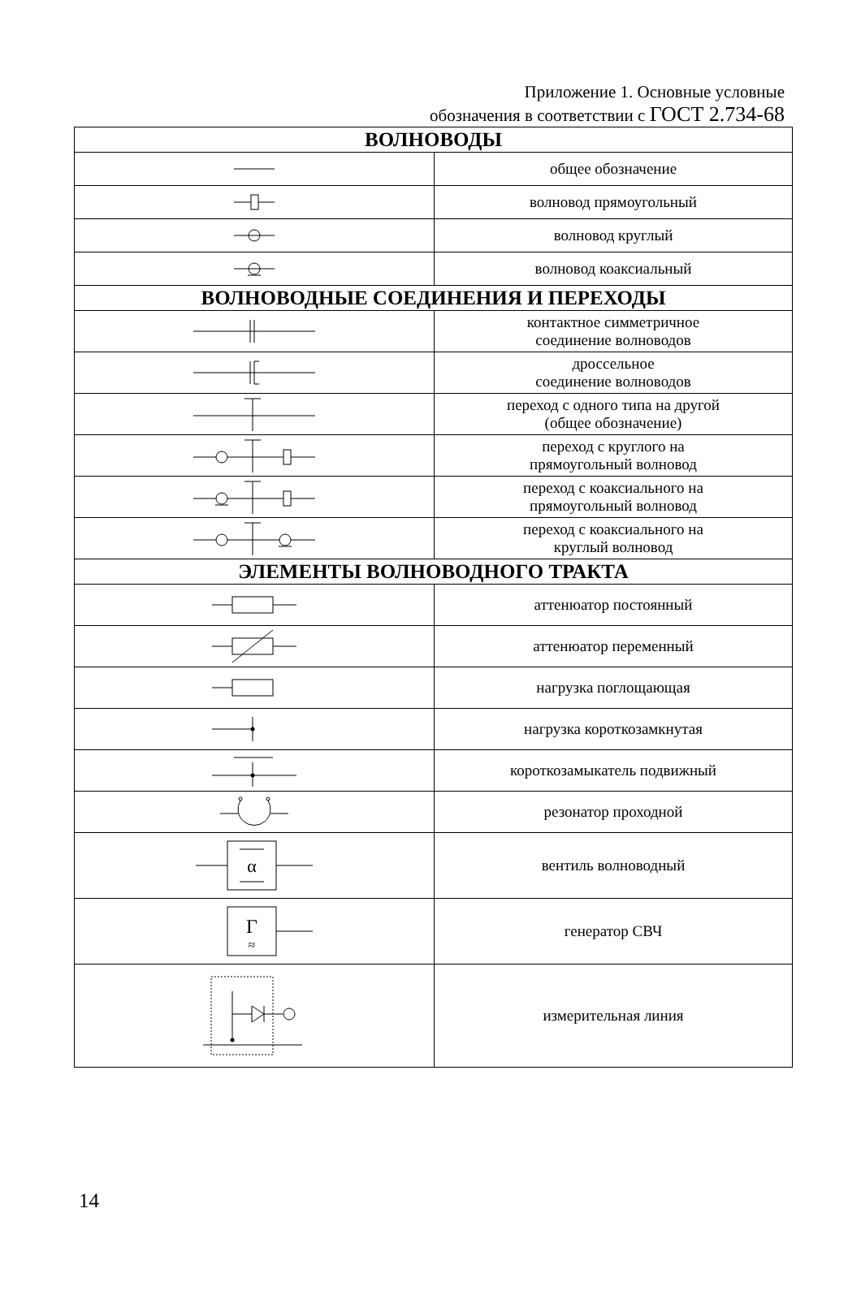Приложение 1. Основные условные
обозначения в соответствии с ГОСТ 2.734-68
| ВОЛНОВОДЫ | |
| --- | --- |
| | общее обозначение |
| | волновод прямоугольный |
| | волновод круглый |
| | волновод коаксиальный |
| ВОЛНОВОДНЫЕ СОЕДИНЕНИЯ И ПЕРЕХОДЫ | |
| | контактное симметричное соединение волноводов |
| | дроссельное соединение волноводов |
| | переход с одного типа на другой (общее обозначение) |
| | переход с круглого на прямоугольный волновод |
| | переход с коаксиального на прямоугольный волновод |
| | переход с коаксиального на круглый волновод |
| ЭЛЕМЕНТЫ ВОЛНОВОДНОГО ТРАКТА | |
| | аттенюатор постоянный |
| | аттенюатор переменный |
| | нагрузка поглощающая |
| | нагрузка короткозамкнутая |
| | короткозамыкатель подвижный |
| | резонатор проходной |
| α | вентиль волноводный |
| Г ≈ | генератор СВЧ |
| | измерительная линия |
14